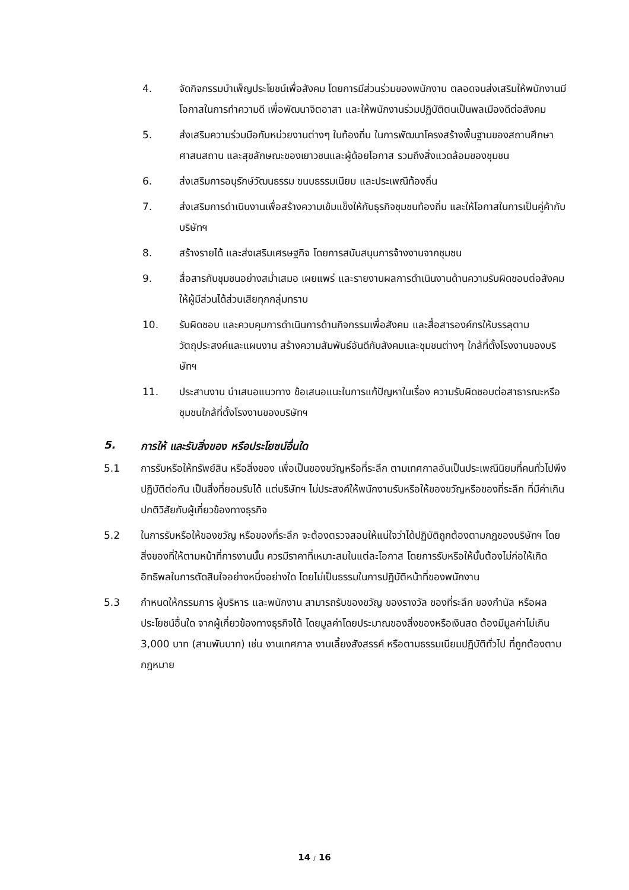4. จัดกิจกรรมบำเพ็ญประโยชน์เพื่อสังคม โดยการมีส่วนร่วมของพนักงาน ตลอดจนส่งเสริมให้พนักงานมีโอกาสในการทำความดี เพื่อพัฒนาจิตอาสา และให้พนักงานร่วมปฏิบัติตนเป็นพลเมืองดีต่อสังคม
5. ส่งเสริมความร่วมมือกับหน่วยงานต่างๆ ในท้องถิ่น ในการพัฒนาโครงสร้างพื้นฐานของสถานศึกษา ศาสนสถาน และสุขลักษณะของเยาวชนและผู้ด้อยโอกาส รวมถึงสิ่งแวดล้อมของชุมชน
6. ส่งเสริมการอนุรักษ์วัฒนธรรม ขนบธรรมเนียม และประเพณีท้องถิ่น
7. ส่งเสริมการดำเนินงานเพื่อสร้างความเข้มแข็งให้กับธุรกิจชุมชนท้องถิ่น และให้โอกาสในการเป็นคู่ค้ากับบริษัทฯ
8. สร้างรายได้ และส่งเสริมเศรษฐกิจ โดยการสนับสนุนการจ้างงานจากชุมชน
9. สื่อสารกับชุมชนอย่างสม่ำเสมอ เผยแพร่ และรายงานผลการดำเนินงานด้านความรับผิดชอบต่อสังคมให้ผู้มีส่วนได้ส่วนเสียทุกกลุ่มทราบ
10. รับผิดชอบ และควบคุมการดำเนินการด้านกิจกรรมเพื่อสังคม และสื่อสารองค์กรให้บรรลุตามวัตถุประสงค์และแผนงาน สร้างความสัมพันธ์อันดีกับสังคมและชุมชนต่างๆ ใกล้ที่ตั้งโรงงานของบริษัทฯ
11. ประสานงาน นำเสนอแนวทาง ข้อเสนอแนะในการแก้ปัญหาในเรื่อง ความรับผิดชอบต่อสาธารณะหรือชุมชนใกล้ที่ตั้งโรงงานของบริษัทฯ
5. การให้ และรับสิ่งของ หรือประโยชน์อื่นใด
5.1 การรับหรือให้ทรัพย์สิน หรือสิ่งของ เพื่อเป็นของขวัญหรือที่ระลึก ตามเทศกาลอันเป็นประเพณีนิยมที่คนทั่วไปพึงปฏิบัติต่อกัน เป็นสิ่งที่ยอมรับได้ แต่บริษัทฯ ไม่ประสงค์ให้พนักงานรับหรือให้ของขวัญหรือของที่ระลึก ที่มีค่าเกินปกติวิสัยกับผู้เกี่ยวข้องทางธุรกิจ
5.2 ในการรับหรือให้ของขวัญ หรือของที่ระลึก จะต้องตรวจสอบให้แน่ใจว่าได้ปฏิบัติถูกต้องตามกฎของบริษัทฯ โดยสิ่งของที่ให้ตามหน้าที่การงานนั้น ควรมีราคาที่เหมาะสมในแต่ละโอกาส โดยการรับหรือให้นั้นต้องไม่ก่อให้เกิดอิทธิพลในการตัดสินใจอย่างหนึ่งอย่างใด โดยไม่เป็นธรรมในการปฏิบัติหน้าที่ของพนักงาน
5.3 กำหนดให้กรรมการ ผู้บริหาร และพนักงาน สามารถรับของขวัญ ของรางวัล ของที่ระลึก ของกำนัล หรือผลประโยชน์อื่นใด จากผู้เกี่ยวข้องทางธุรกิจได้ โดยมูลค่าโดยประมาณของสิ่งของหรือเงินสด ต้องมีมูลค่าไม่เกิน 3,000 บาท (สามพันบาท) เช่น งานเทศกาล งานเลี้ยงสังสรรค์ หรือตามธรรมเนียมปฏิบัติทั่วไป ที่ถูกต้องตามกฎหมาย
14 / 16